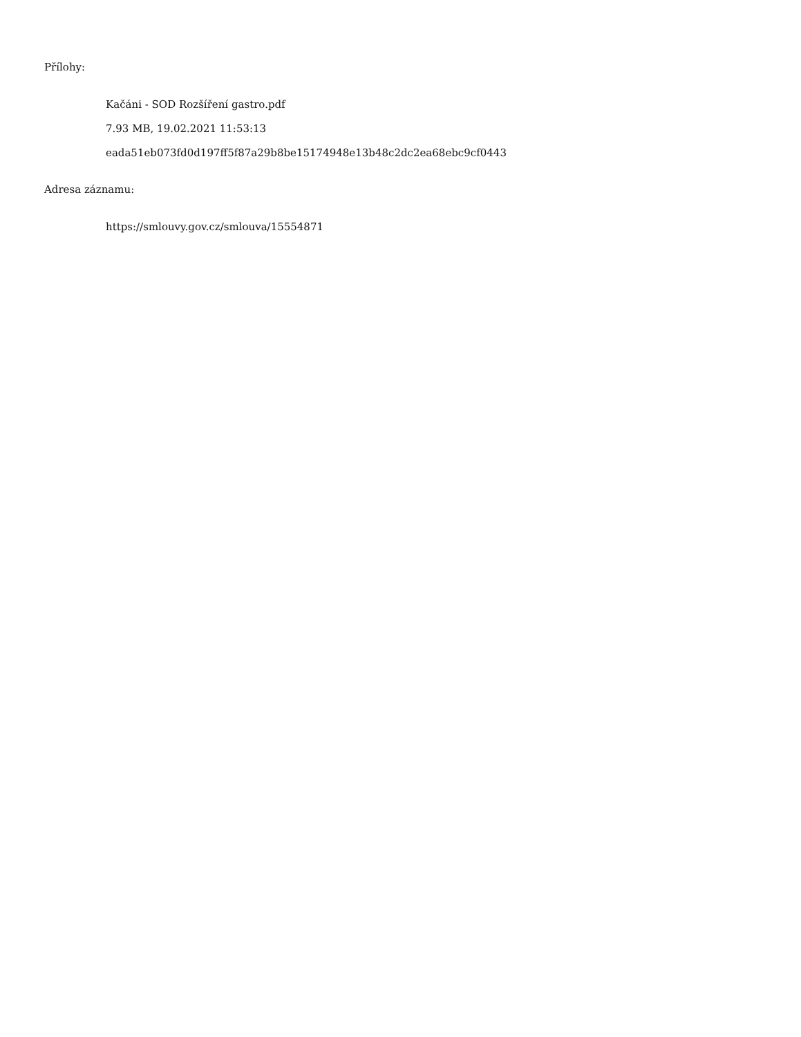Přílohy:
Kačáni - SOD Rozšíření gastro.pdf
7.93 MB, 19.02.2021 11:53:13
eada51eb073fd0d197ff5f87a29b8be15174948e13b48c2dc2ea68ebc9cf0443
Adresa záznamu:
https://smlouvy.gov.cz/smlouva/15554871